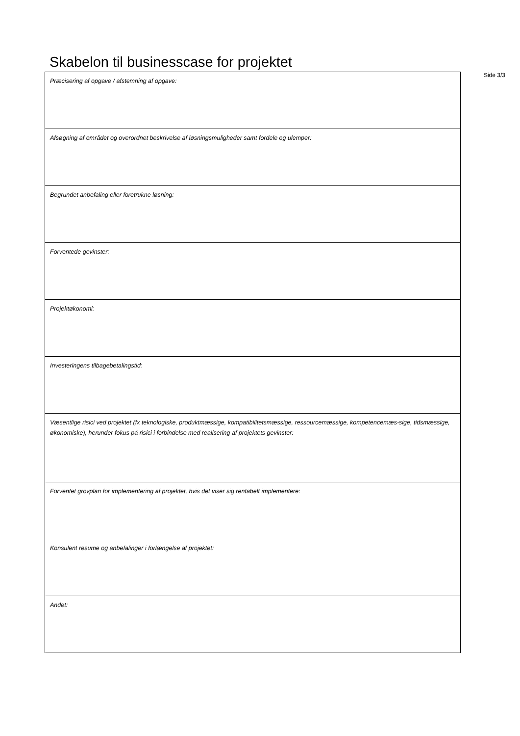Skabelon til businesscase for projektet
Side 3/3
| Præcisering af opgave / afstemning af opgave: |
| Afsøgning af området og overordnet beskrivelse af løsningsmuligheder samt fordele og ulemper: |
| Begrundet anbefaling eller foretrukne løsning: |
| Forventede gevinster: |
| Projektøkonomi: |
| Investeringens tilbagebetalingstid: |
| Væsentlige risici ved projektet (fx teknologiske, produktmæssige, kompatibilitetsmæssige, ressourcemæssige, kompetencemæs-sige, tidsmæssige, økonomiske), herunder fokus på risici i forbindelse med realisering af projektets gevinster: |
| Forventet grovplan for implementering af projektet, hvis det viser sig rentabelt implementere: |
| Konsulent resume og anbefalinger i forlængelse af projektet: |
| Andet: |